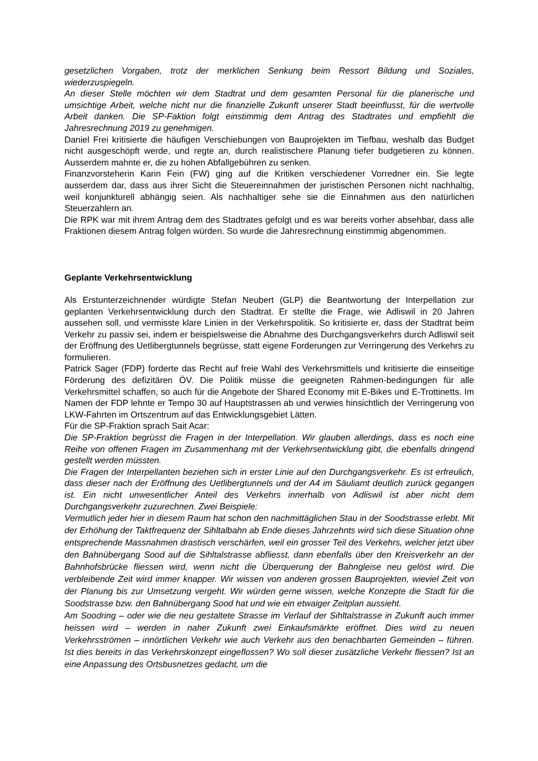gesetzlichen Vorgaben, trotz der merklichen Senkung beim Ressort Bildung und Soziales, wiederzuspiegeln.
An dieser Stelle möchten wir dem Stadtrat und dem gesamten Personal für die planerische und umsichtige Arbeit, welche nicht nur die finanzielle Zukunft unserer Stadt beeinflusst, für die wertvolle Arbeit danken. Die SP-Faktion folgt einstimmig dem Antrag des Stadtrates und empfiehlt die Jahresrechnung 2019 zu genehmigen.
Daniel Frei kritisierte die häufigen Verschiebungen von Bauprojekten im Tiefbau, weshalb das Budget nicht ausgeschöpft werde, und regte an, durch realistischere Planung tiefer budgetieren zu können. Ausserdem mahnte er, die zu hohen Abfallgebühren zu senken.
Finanzvorsteherin Karin Fein (FW) ging auf die Kritiken verschiedener Vorredner ein. Sie legte ausserdem dar, dass aus ihrer Sicht die Steuereinnahmen der juristischen Personen nicht nachhaltig, weil konjunkturell abhängig seien. Als nachhaltiger sehe sie die Einnahmen aus den natürlichen Steuerzahlern an.
Die RPK war mit ihrem Antrag dem des Stadtrates gefolgt und es war bereits vorher absehbar, dass alle Fraktionen diesem Antrag folgen würden. So wurde die Jahresrechnung einstimmig abgenommen.
Geplante Verkehrsentwicklung
Als Erstunterzeichnender würdigte Stefan Neubert (GLP) die Beantwortung der Interpellation zur geplanten Verkehrsentwicklung durch den Stadtrat. Er stellte die Frage, wie Adliswil in 20 Jahren aussehen soll, und vermisste klare Linien in der Verkehrspolitik. So kritisierte er, dass der Stadtrat beim Verkehr zu passiv sei, indem er beispielsweise die Abnahme des Durchgangsverkehrs durch Adliswil seit der Eröffnung des Uetlibergtunnels begrüsse, statt eigene Forderungen zur Verringerung des Verkehrs zu formulieren.
Patrick Sager (FDP) forderte das Recht auf freie Wahl des Verkehrsmittels und kritisierte die einseitige Förderung des defizitären ÖV. Die Politik müsse die geeigneten Rahmen-bedingungen für alle Verkehrsmittel schaffen, so auch für die Angebote der Shared Economy mit E-Bikes und E-Trottinetts. Im Namen der FDP lehnte er Tempo 30 auf Hauptstrassen ab und verwies hinsichtlich der Verringerung von LKW-Fahrten im Ortszentrum auf das Entwicklungsgebiet Lätten.
Für die SP-Fraktion sprach Sait Acar:
Die SP-Fraktion begrüsst die Fragen in der Interpellation. Wir glauben allerdings, dass es noch eine Reihe von offenen Fragen im Zusammenhang mit der Verkehrsentwicklung gibt, die ebenfalls dringend gestellt werden müssten.
Die Fragen der Interpellanten beziehen sich in erster Linie auf den Durchgangsverkehr. Es ist erfreulich, dass dieser nach der Eröffnung des Uetlibergtunnels und der A4 im Säuliamt deutlich zurück gegangen ist. Ein nicht unwesentlicher Anteil des Verkehrs innerhalb von Adliswil ist aber nicht dem Durchgangsverkehr zuzurechnen. Zwei Beispiele:
Vermutlich jeder hier in diesem Raum hat schon den nachmittäglichen Stau in der Soodstrasse erlebt. Mit der Erhöhung der Taktfrequenz der Sihltalbahn ab Ende dieses Jahrzehnts wird sich diese Situation ohne entsprechende Massnahmen drastisch verschärfen, weil ein grosser Teil des Verkehrs, welcher jetzt über den Bahnübergang Sood auf die Sihltalstrasse abfliesst, dann ebenfalls über den Kreisverkehr an der Bahnhofsbrücke fliessen wird, wenn nicht die Überquerung der Bahngleise neu gelöst wird. Die verbleibende Zeit wird immer knapper. Wir wissen von anderen grossen Bauprojekten, wieviel Zeit von der Planung bis zur Umsetzung vergeht. Wir würden gerne wissen, welche Konzepte die Stadt für die Soodstrasse bzw. den Bahnübergang Sood hat und wie ein etwaiger Zeitplan aussieht.
Am Soodring – oder wie die neu gestaltete Strasse im Verlauf der Sihltalstrasse in Zukunft auch immer heissen wird – werden in naher Zukunft zwei Einkaufsmärkte eröffnet. Dies wird zu neuen Verkehrsströmen – innörtlichen Verkehr wie auch Verkehr aus den benachbarten Gemeinden – führen. Ist dies bereits in das Verkehrskonzept eingeflossen? Wo soll dieser zusätzliche Verkehr fliessen? Ist an eine Anpassung des Ortsbusnetzes gedacht, um die